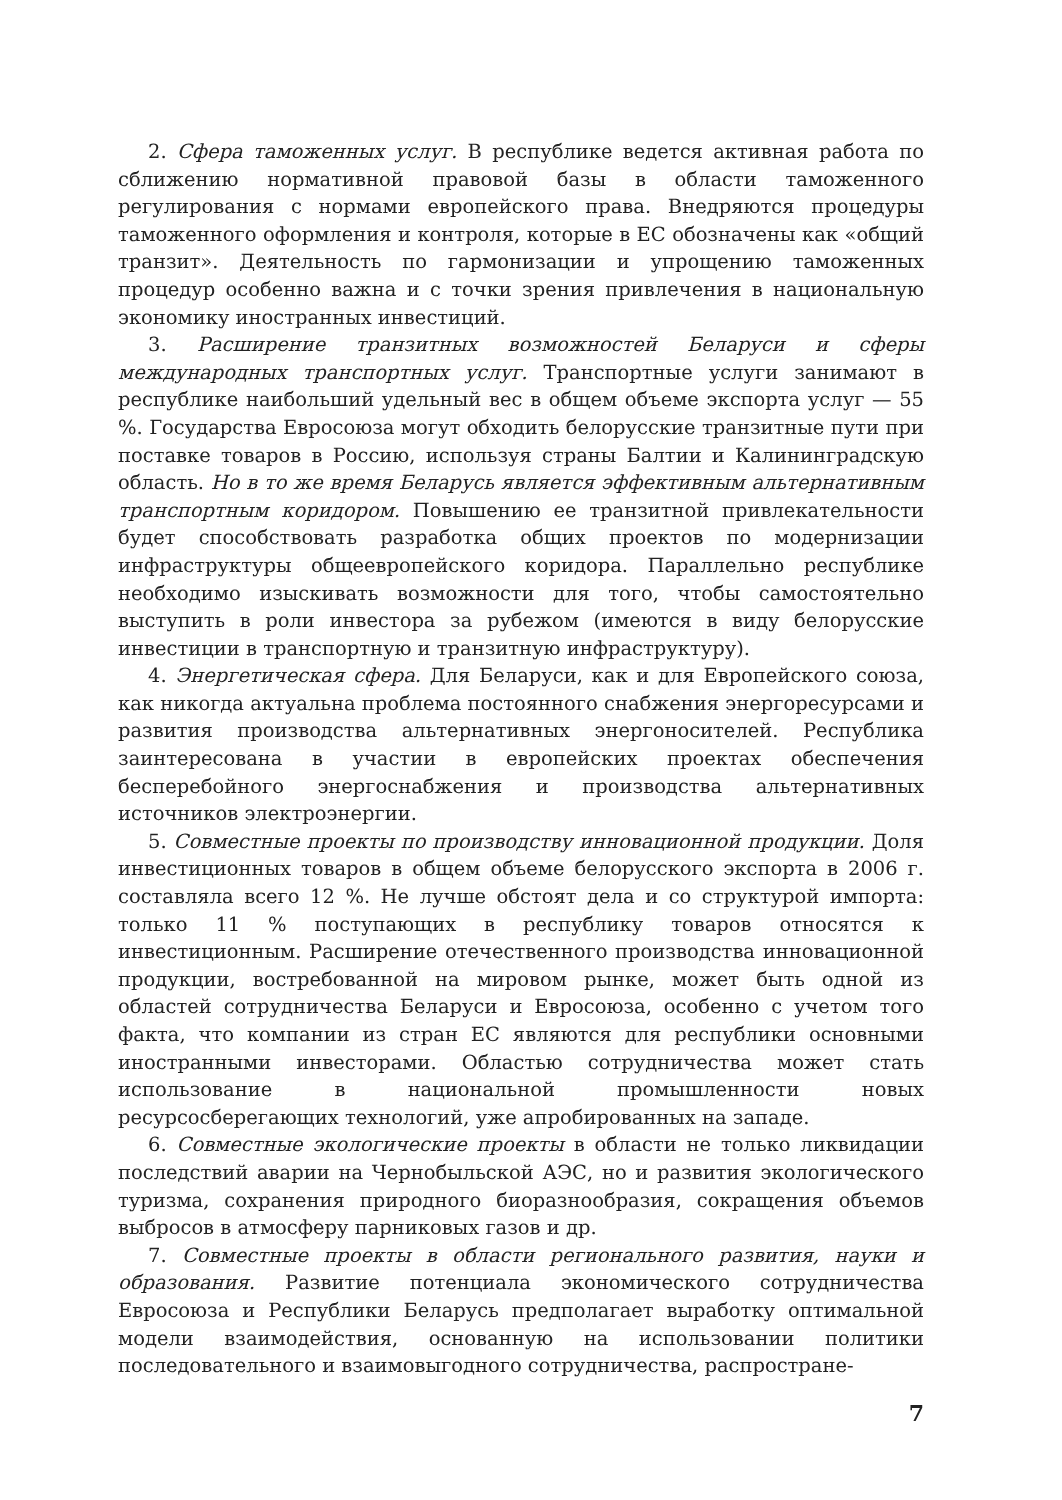2. Сфера таможенных услуг. В республике ведется активная работа по сближению нормативной правовой базы в области таможенного регулирования с нормами европейского права. Внедряются процедуры таможенного оформления и контроля, которые в ЕС обозначены как «общий транзит». Деятельность по гармонизации и упрощению таможенных процедур особенно важна и с точки зрения привлечения в национальную экономику иностранных инвестиций.
3. Расширение транзитных возможностей Беларуси и сферы международных транспортных услуг. Транспортные услуги занимают в республике наибольший удельный вес в общем объеме экспорта услуг — 55 %. Государства Евросоюза могут обходить белорусские транзитные пути при поставке товаров в Россию, используя страны Балтии и Калининградскую область. Но в то же время Беларусь является эффективным альтернативным транспортным коридором. Повышению ее транзитной привлекательности будет способствовать разработка общих проектов по модернизации инфраструктуры общеевропейского коридора. Параллельно республике необходимо изыскивать возможности для того, чтобы самостоятельно выступить в роли инвестора за рубежом (имеются в виду белорусские инвестиции в транспортную и транзитную инфраструктуру).
4. Энергетическая сфера. Для Беларуси, как и для Европейского союза, как никогда актуальна проблема постоянного снабжения энергоресурсами и развития производства альтернативных энергоносителей. Республика заинтересована в участии в европейских проектах обеспечения бесперебойного энергоснабжения и производства альтернативных источников электроэнергии.
5. Совместные проекты по производству инновационной продукции. Доля инвестиционных товаров в общем объеме белорусского экспорта в 2006 г. составляла всего 12 %. Не лучше обстоят дела и со структурой импорта: только 11 % поступающих в республику товаров относятся к инвестиционным. Расширение отечественного производства инновационной продукции, востребованной на мировом рынке, может быть одной из областей сотрудничества Беларуси и Евросоюза, особенно с учетом того факта, что компании из стран ЕС являются для республики основными иностранными инвесторами. Областью сотрудничества может стать использование в национальной промышленности новых ресурсосберегающих технологий, уже апробированных на западе.
6. Совместные экологические проекты в области не только ликвидации последствий аварии на Чернобыльской АЭС, но и развития экологического туризма, сохранения природного биоразнообразия, сокращения объемов выбросов в атмосферу парниковых газов и др.
7. Совместные проекты в области регионального развития, науки и образования. Развитие потенциала экономического сотрудничества Евросоюза и Республики Беларусь предполагает выработку оптимальной модели взаимодействия, основанную на использовании политики последовательного и взаимовыгодного сотрудничества, распростране-
7